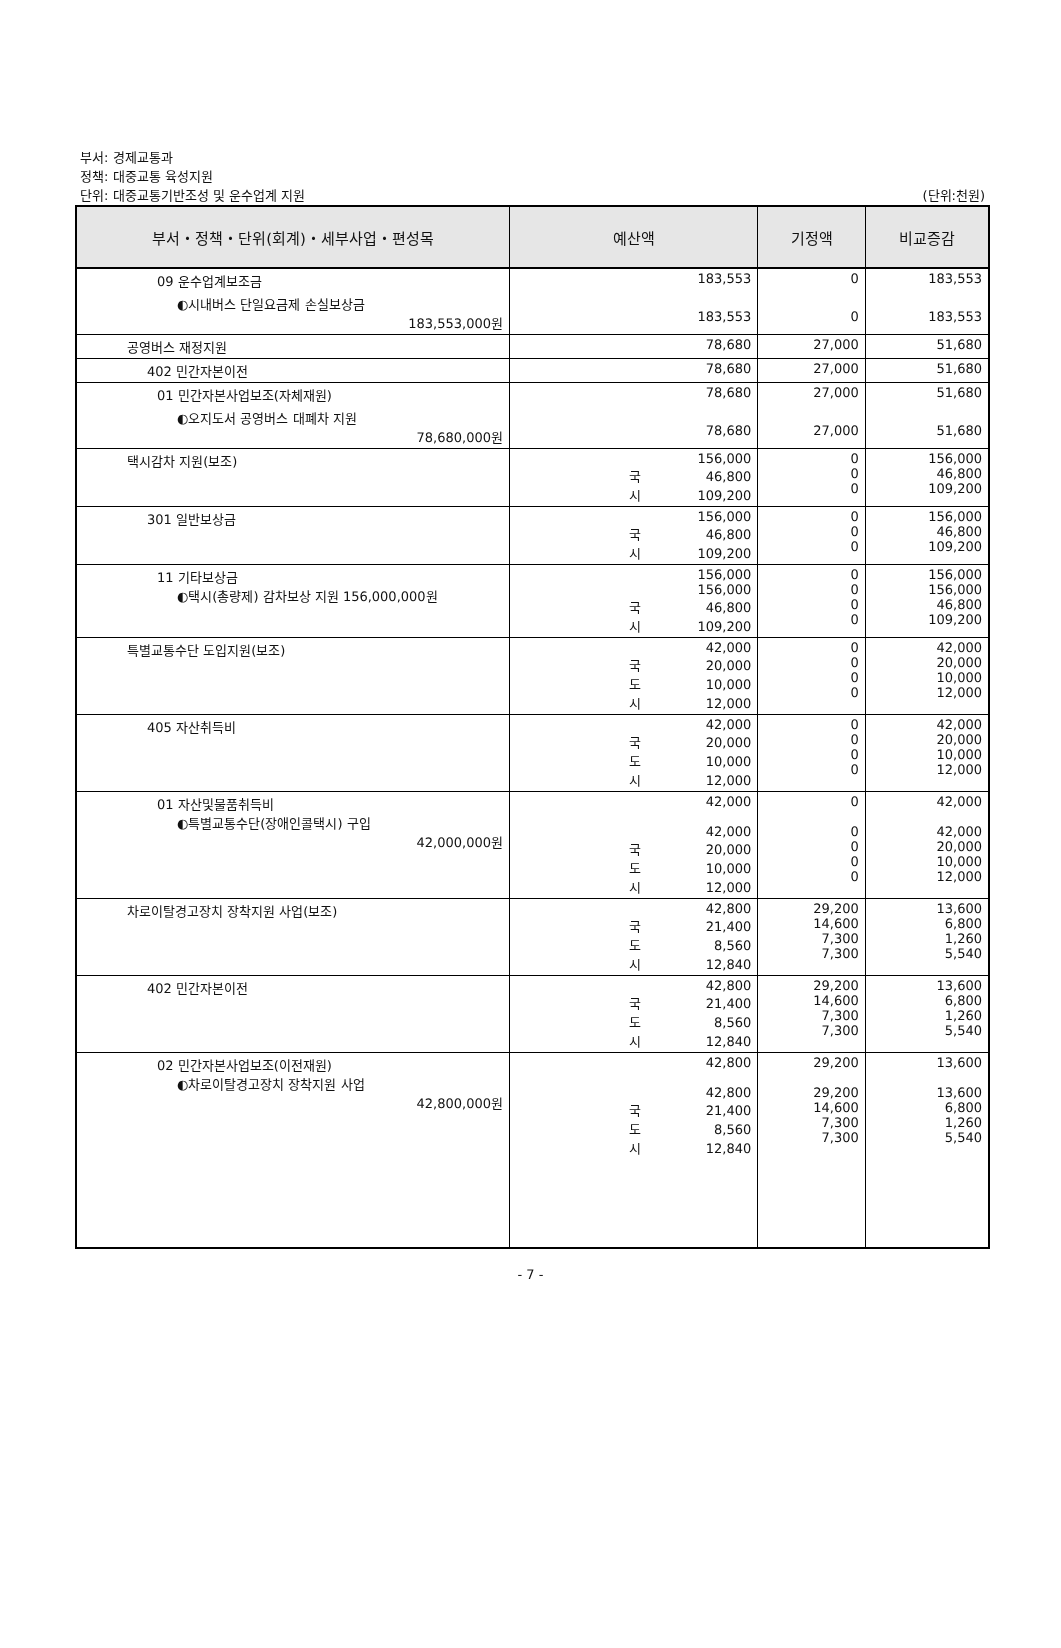부서: 경제교통과
정책: 대중교통 육성지원
단위: 대중교통기반조성 및 운수업계 지원
(단위:천원)
| 부서・정책・단위(회계)・세부사업・편성목 | 예산액 | 기정액 | 비교증감 |
| --- | --- | --- | --- |
| 09 운수업계보조금 | 183,553 | 0 | 183,553 |
| ◐시내버스 단일요금제 손실보상금 183,553,000원 | 183,553 | 0 | 183,553 |
| 공영버스 재정지원 | 78,680 | 27,000 | 51,680 |
| 402 민간자본이전 | 78,680 | 27,000 | 51,680 |
| 01 민간자본사업보조(자체재원) | 78,680 | 27,000 | 51,680 |
| ◐오지도서 공영버스 대폐차 지원 78,680,000원 | 78,680 | 27,000 | 51,680 |
| 택시감차 지원(보조) | 156,000 국 46,800 시 109,200 | 0 0 0 | 156,000 46,800 109,200 |
| 301 일반보상금 | 156,000 국 46,800 시 109,200 | 0 0 0 | 156,000 46,800 109,200 |
| 11 기타보상금 ◐택시(총량제) 감차보상 지원 156,000,000원 | 156,000 156,000 국 46,800 시 109,200 | 0 0 0 0 | 156,000 156,000 46,800 109,200 |
| 특별교통수단 도입지원(보조) | 42,000 국 20,000 도 10,000 시 12,000 | 0 0 0 0 | 42,000 20,000 10,000 12,000 |
| 405 자산취득비 | 42,000 국 20,000 도 10,000 시 12,000 | 0 0 0 0 | 42,000 20,000 10,000 12,000 |
| 01 자산및물품취득비 ◐특별교통수단(장애인콜택시) 구입 42,000,000원 | 42,000 42,000 국 20,000 도 10,000 시 12,000 | 0 0 0 0 0 | 42,000 42,000 20,000 10,000 12,000 |
| 차로이탈경고장치 장착지원 사업(보조) | 42,800 국 21,400 도 8,560 시 12,840 | 29,200 14,600 7,300 7,300 | 13,600 6,800 1,260 5,540 |
| 402 민간자본이전 | 42,800 국 21,400 도 8,560 시 12,840 | 29,200 14,600 7,300 7,300 | 13,600 6,800 1,260 5,540 |
| 02 민간자본사업보조(이전재원) ◐차로이탈경고장치 장착지원 사업 42,800,000원 | 42,800 42,800 국 21,400 도 8,560 시 12,840 | 29,200 29,200 14,600 7,300 7,300 | 13,600 13,600 6,800 1,260 5,540 |
- 7 -